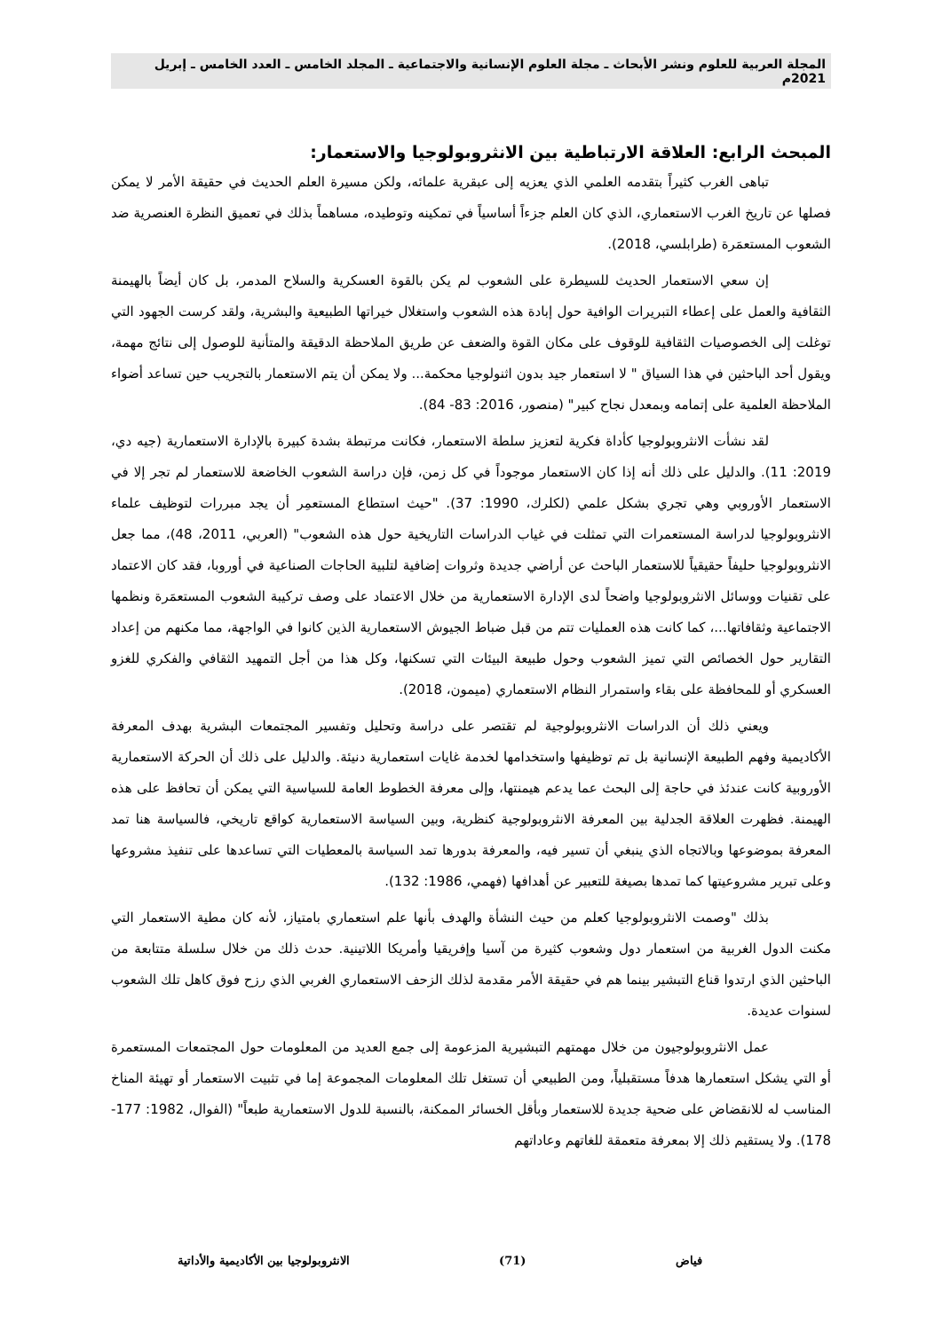المجلة العربية للعلوم ونشر الأبحاث ـ مجلة العلوم الإنسانية والاجتماعية ـ المجلد الخامس ـ العدد الخامس ـ إبريل 2021م
المبحث الرابع: العلاقة الارتباطية بين الانثروبولوجيا والاستعمار:
تباهى الغرب كثيراً بتقدمه العلمي الذي يعزيه إلى عبقرية علمائه، ولكن مسيرة العلم الحديث في حقيقة الأمر لا يمكن فصلها عن تاريخ الغرب الاستعماري، الذي كان العلم جزءاً أساسياً في تمكينه وتوطيده، مساهماً بذلك في تعميق النظرة العنصرية ضد الشعوب المستعمَرة (طرابلسي، 2018).
إن سعي الاستعمار الحديث للسيطرة على الشعوب لم يكن بالقوة العسكرية والسلاح المدمر، بل كان أيضاً بالهيمنة الثقافية والعمل على إعطاء التبريرات الوافية حول إبادة هذه الشعوب واستغلال خيراتها الطبيعية والبشرية، ولقد كرست الجهود التي توغلت إلى الخصوصيات الثقافية للوقوف على مكان القوة والضعف عن طريق الملاحظة الدقيقة والمتأنية للوصول إلى نتائج مهمة، ويقول أحد الباحثين في هذا السياق " لا استعمار جيد بدون اثنولوجيا محكمة... ولا يمكن أن يتم الاستعمار بالتجريب حين تساعد أضواء الملاحظة العلمية على إتمامه وبمعدل نجاح كبير" (منصور، 2016: 83- 84).
لقد نشأت الانثروبولوجيا كأداة فكرية لتعزيز سلطة الاستعمار، فكانت مرتبطة بشدة كبيرة بالإدارة الاستعمارية (جيه دي، 2019: 11). والدليل على ذلك أنه إذا كان الاستعمار موجوداً في كل زمن، فإن دراسة الشعوب الخاضعة للاستعمار لم تجر إلا في الاستعمار الأوروبي وهي تجري بشكل علمي (لكلرك، 1990: 37). "حيث استطاع المستعمِر أن يجد مبررات لتوظيف علماء الانثروبولوجيا لدراسة المستعمرات التي تمثلت في غياب الدراسات التاريخية حول هذه الشعوب" (العربي، 2011، 48)، مما جعل الانثروبولوجيا حليفاً حقيقياً للاستعمار الباحث عن أراضي جديدة وثروات إضافية لتلبية الحاجات الصناعية في أوروبا، فقد كان الاعتماد على تقنيات ووسائل الانثروبولوجيا واضحاً لدى الإدارة الاستعمارية من خلال الاعتماد على وصف تركيبة الشعوب المستعمَرة ونظمها الاجتماعية وثقافاتها...، كما كانت هذه العمليات تتم من قبل ضباط الجيوش الاستعمارية الذين كانوا في الواجهة، مما مكنهم من إعداد التقارير حول الخصائص التي تميز الشعوب وحول طبيعة البيئات التي تسكنها، وكل هذا من أجل التمهيد الثقافي والفكري للغزو العسكري أو للمحافظة على بقاء واستمرار النظام الاستعماري (ميمون، 2018).
ويعني ذلك أن الدراسات الانثروبولوجية لم تقتصر على دراسة وتحليل وتفسير المجتمعات البشرية بهدف المعرفة الأكاديمية وفهم الطبيعة الإنسانية بل تم توظيفها واستخدامها لخدمة غايات استعمارية دنيئة. والدليل على ذلك أن الحركة الاستعمارية الأوروبية كانت عندئذ في حاجة إلى البحث عما يدعم هيمنتها، وإلى معرفة الخطوط العامة للسياسية التي يمكن أن تحافظ على هذه الهيمنة. فظهرت العلاقة الجدلية بين المعرفة الانثروبولوجية كنظرية، وبين السياسة الاستعمارية كواقع تاريخي، فالسياسة هنا تمد المعرفة بموضوعها وبالاتجاه الذي ينبغي أن تسير فيه، والمعرفة بدورها تمد السياسة بالمعطيات التي تساعدها على تنفيذ مشروعها وعلى تبرير مشروعيتها كما تمدها بصيغة للتعبير عن أهدافها (فهمي، 1986: 132).
بذلك "وصمت الانثروبولوجيا كعلم من حيث النشأة والهدف بأنها علم استعماري بامتياز، لأنه كان مطية الاستعمار التي مكنت الدول الغربية من استعمار دول وشعوب كثيرة من آسيا وإفريقيا وأمريكا اللاتينية. حدث ذلك من خلال سلسلة متتابعة من الباحثين الذي ارتدوا قناع التبشير بينما هم في حقيقة الأمر مقدمة لذلك الزحف الاستعماري الغربي الذي رزح فوق كاهل تلك الشعوب لسنوات عديدة.
عمل الانثروبولوجيون من خلال مهمتهم التبشيرية المزعومة إلى جمع العديد من المعلومات حول المجتمعات المستعمرة أو التي يشكل استعمارها هدفاً مستقبلياً، ومن الطبيعي أن تستغل تلك المعلومات المجموعة إما في تثبيت الاستعمار أو تهيئة المناخ المناسب له للانقضاض على ضحية جديدة للاستعمار وبأقل الخسائر الممكنة، بالنسبة للدول الاستعمارية طبعاً" (الفوال، 1982: 177- 178). ولا يستقيم ذلك إلا بمعرفة متعمقة للغاتهم وعاداتهم
فياض (71) الانثروبولوجيا بين الأكاديمية والأداتية